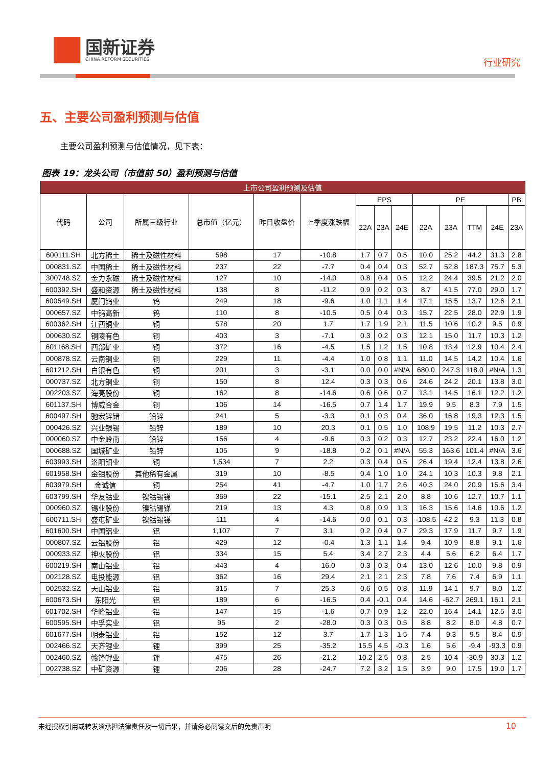国新证券
CHINA REFORM SECURITIES
行业研究
五、主要公司盈利预测与估值
主要公司盈利预测与估值情况，见下表：
图表 19：龙头公司（市值前 50）盈利预测与估值
| 上市公司盈利预测及估值 | | | | | | | | | | | | | |
| --- | --- | --- | --- | --- | --- | --- | --- | --- | --- | --- | --- | --- | --- |
| 代码 | 公司 | 所属三级行业 | 总市值（亿元） | 昨日收盘价 | 上季度涨跌幅 | EPS | | | PE | | | | PB |
| | | | | | | 22A | 23A | 24E | 22A | 23A | TTM | 24E | 23A |
| 600111.SH | 北方稀土 | 稀土及磁性材料 | 598 | 17 | -10.8 | 1.7 | 0.7 | 0.5 | 10.0 | 25.2 | 44.2 | 31.3 | 2.8 |
| 000831.SZ | 中国稀土 | 稀土及磁性材料 | 237 | 22 | -7.7 | 0.4 | 0.4 | 0.3 | 52.7 | 52.8 | 187.3 | 75.7 | 5.3 |
| 300748.SZ | 金力永磁 | 稀土及磁性材料 | 127 | 10 | -14.0 | 0.8 | 0.4 | 0.5 | 12.2 | 24.4 | 39.5 | 21.2 | 2.0 |
| 600392.SH | 盛和资源 | 稀土及磁性材料 | 138 | 8 | -11.2 | 0.9 | 0.2 | 0.3 | 8.7 | 41.5 | 77.0 | 29.0 | 1.7 |
| 600549.SH | 厦门钨业 | 钨 | 249 | 18 | -9.6 | 1.0 | 1.1 | 1.4 | 17.1 | 15.5 | 13.7 | 12.6 | 2.1 |
| 000657.SZ | 中钨高新 | 钨 | 110 | 8 | -10.5 | 0.5 | 0.4 | 0.3 | 15.7 | 22.5 | 28.0 | 22.9 | 1.9 |
| 600362.SH | 江西铜业 | 铜 | 578 | 20 | 1.7 | 1.7 | 1.9 | 2.1 | 11.5 | 10.6 | 10.2 | 9.5 | 0.9 |
| 000630.SZ | 铜陵有色 | 铜 | 403 | 3 | -7.1 | 0.3 | 0.2 | 0.3 | 12.1 | 15.0 | 11.7 | 10.3 | 1.2 |
| 601168.SH | 西部矿业 | 铜 | 372 | 16 | -4.5 | 1.5 | 1.2 | 1.5 | 10.8 | 13.4 | 12.9 | 10.4 | 2.4 |
| 000878.SZ | 云南铜业 | 铜 | 229 | 11 | -4.4 | 1.0 | 0.8 | 1.1 | 11.0 | 14.5 | 14.2 | 10.4 | 1.6 |
| 601212.SH | 白银有色 | 铜 | 201 | 3 | -3.1 | 0.0 | 0.0 | #N/A | 680.0 | 247.3 | 118.0 | #N/A | 1.3 |
| 000737.SZ | 北方铜业 | 铜 | 150 | 8 | 12.4 | 0.3 | 0.3 | 0.6 | 24.6 | 24.2 | 20.1 | 13.8 | 3.0 |
| 002203.SZ | 海亮股份 | 铜 | 162 | 8 | -14.6 | 0.6 | 0.6 | 0.7 | 13.1 | 14.5 | 16.1 | 12.2 | 1.2 |
| 601137.SH | 博威合金 | 铜 | 106 | 14 | -16.5 | 0.7 | 1.4 | 1.7 | 19.9 | 9.5 | 8.3 | 7.9 | 1.5 |
| 600497.SH | 驰宏锌锗 | 铅锌 | 241 | 5 | -3.3 | 0.1 | 0.3 | 0.4 | 36.0 | 16.8 | 19.3 | 12.3 | 1.5 |
| 000426.SZ | 兴业银锡 | 铅锌 | 189 | 10 | 20.3 | 0.1 | 0.5 | 1.0 | 108.9 | 19.5 | 11.2 | 10.3 | 2.7 |
| 000060.SZ | 中金岭南 | 铅锌 | 156 | 4 | -9.6 | 0.3 | 0.2 | 0.3 | 12.7 | 23.2 | 22.4 | 16.0 | 1.2 |
| 000688.SZ | 国城矿业 | 铅锌 | 105 | 9 | -18.8 | 0.2 | 0.1 | #N/A | 55.3 | 163.6 | 101.4 | #N/A | 3.6 |
| 603993.SH | 洛阳钼业 | 铜 | 1,534 | 7 | 2.2 | 0.3 | 0.4 | 0.5 | 26.4 | 19.4 | 12.4 | 13.8 | 2.6 |
| 601958.SH | 金钼股份 | 其他稀有金属 | 319 | 10 | -8.5 | 0.4 | 1.0 | 1.0 | 24.1 | 10.3 | 10.3 | 9.8 | 2.1 |
| 603979.SH | 金诚信 | 铜 | 254 | 41 | -4.7 | 1.0 | 1.7 | 2.6 | 40.3 | 24.0 | 20.9 | 15.6 | 3.4 |
| 603799.SH | 华友钴业 | 镍钴锡锑 | 369 | 22 | -15.1 | 2.5 | 2.1 | 2.0 | 8.8 | 10.6 | 12.7 | 10.7 | 1.1 |
| 000960.SZ | 锡业股份 | 镍钴锡锑 | 219 | 13 | 4.3 | 0.8 | 0.9 | 1.3 | 16.3 | 15.6 | 14.6 | 10.6 | 1.2 |
| 600711.SH | 盛屯矿业 | 镍钴锡锑 | 111 | 4 | -14.6 | 0.0 | 0.1 | 0.3 | -108.5 | 42.2 | 9.3 | 11.3 | 0.8 |
| 601600.SH | 中国铝业 | 铝 | 1,107 | 7 | 3.1 | 0.2 | 0.4 | 0.7 | 29.3 | 17.9 | 11.7 | 9.7 | 1.9 |
| 000807.SZ | 云铝股份 | 铝 | 429 | 12 | -0.4 | 1.3 | 1.1 | 1.4 | 9.4 | 10.9 | 8.8 | 9.1 | 1.6 |
| 000933.SZ | 神火股份 | 铝 | 334 | 15 | 5.4 | 3.4 | 2.7 | 2.3 | 4.4 | 5.6 | 6.2 | 6.4 | 1.7 |
| 600219.SH | 南山铝业 | 铝 | 443 | 4 | 16.0 | 0.3 | 0.3 | 0.4 | 13.0 | 12.6 | 10.0 | 9.8 | 0.9 |
| 002128.SZ | 电投能源 | 铝 | 362 | 16 | 29.4 | 2.1 | 2.1 | 2.3 | 7.8 | 7.6 | 7.4 | 6.9 | 1.1 |
| 002532.SZ | 天山铝业 | 铝 | 315 | 7 | 25.3 | 0.6 | 0.5 | 0.8 | 11.9 | 14.1 | 9.7 | 8.0 | 1.2 |
| 600673.SH | 东阳光 | 铝 | 189 | 6 | -16.5 | 0.4 | -0.1 | 0.4 | 14.6 | -62.7 | 269.1 | 16.1 | 2.1 |
| 601702.SH | 华峰铝业 | 铝 | 147 | 15 | -1.6 | 0.7 | 0.9 | 1.2 | 22.0 | 16.4 | 14.1 | 12.5 | 3.0 |
| 600595.SH | 中孚实业 | 铝 | 95 | 2 | -28.0 | 0.3 | 0.3 | 0.5 | 8.8 | 8.2 | 8.0 | 4.8 | 0.7 |
| 601677.SH | 明泰铝业 | 铝 | 152 | 12 | 3.7 | 1.7 | 1.3 | 1.5 | 7.4 | 9.3 | 9.5 | 8.4 | 0.9 |
| 002466.SZ | 天齐锂业 | 锂 | 399 | 25 | -35.2 | 15.5 | 4.5 | -0.3 | 1.6 | 5.6 | -9.4 | -93.3 | 0.9 |
| 002460.SZ | 赣锋锂业 | 锂 | 475 | 26 | -21.2 | 10.2 | 2.5 | 0.8 | 2.5 | 10.4 | -30.9 | 30.3 | 1.2 |
| 002738.SZ | 中矿资源 | 锂 | 206 | 28 | -24.7 | 7.2 | 3.2 | 1.5 | 3.9 | 9.0 | 17.5 | 19.0 | 1.7 |
未经授权引用或转发须承担法律责任及一切后果，并请务必阅读文后的免责声明 10